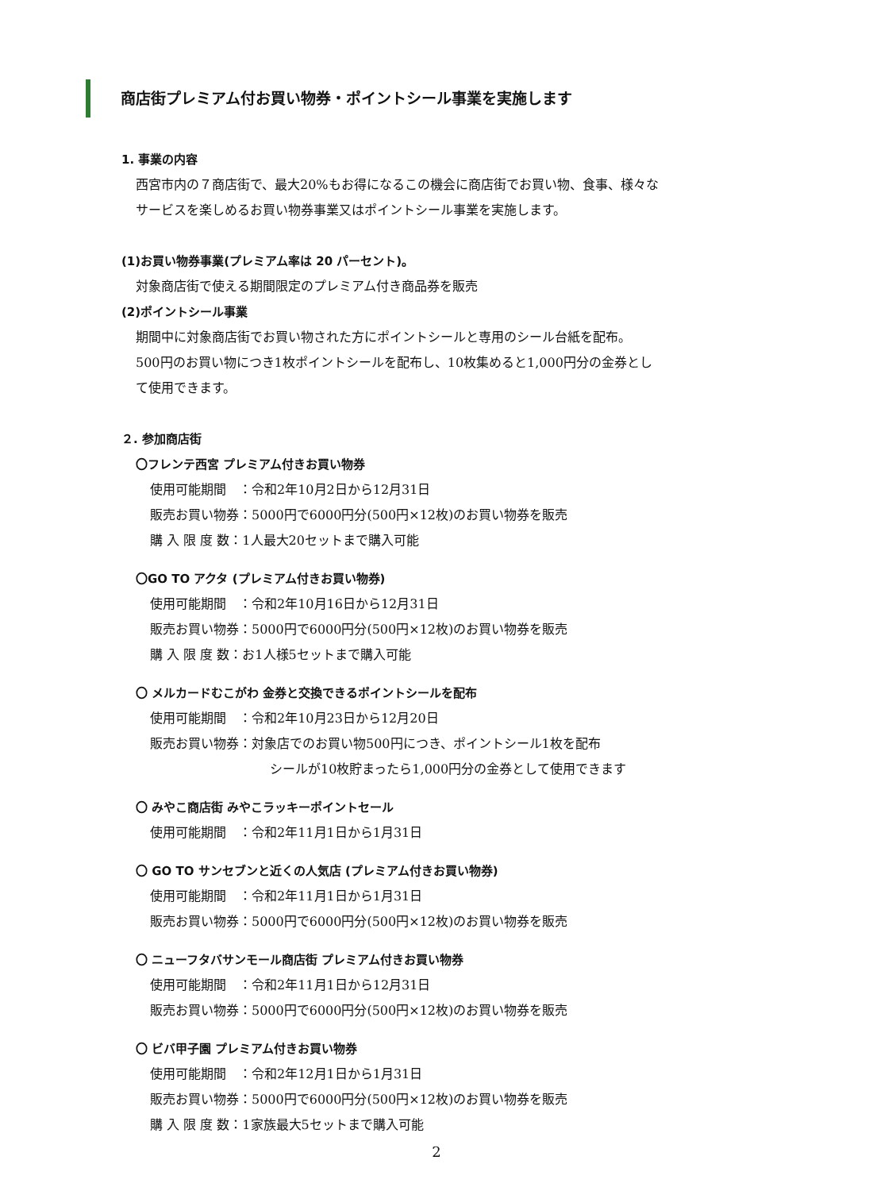商店街プレミアム付お買い物券・ポイントシール事業を実施します
1. 事業の内容
西宮市内の７商店街で、最大20%もお得になるこの機会に商店街でお買い物、食事、様々な
サービスを楽しめるお買い物券事業又はポイントシール事業を実施します。
(1)お買い物券事業(プレミアム率は 20 パーセント)。
対象商店街で使える期間限定のプレミアム付き商品券を販売
(2)ポイントシール事業
期間中に対象商店街でお買い物された方にポイントシールと専用のシール台紙を配布。
500円のお買い物につき1枚ポイントシールを配布し、10枚集めると1,000円分の金券とし
て使用できます。
２. 参加商店街
〇フレンテ西宮 プレミアム付きお買い物券
使用可能期間　：令和2年10月2日から12月31日
販売お買い物券：5000円で6000円分(500円×12枚)のお買い物券を販売
購 入 限 度 数：1人最大20セットまで購入可能
〇GO TO アクタ (プレミアム付きお買い物券)
使用可能期間　：令和2年10月16日から12月31日
販売お買い物券：5000円で6000円分(500円×12枚)のお買い物券を販売
購 入 限 度 数：お1人様5セットまで購入可能
〇 メルカードむこがわ 金券と交換できるポイントシールを配布
使用可能期間　：令和2年10月23日から12月20日
販売お買い物券：対象店でのお買い物500円につき、ポイントシール1枚を配布
シールが10枚貯まったら1,000円分の金券として使用できます
〇 みやこ商店街 みやこラッキーポイントセール
使用可能期間　：令和2年11月1日から1月31日
〇 GO TO サンセブンと近くの人気店 (プレミアム付きお買い物券)
使用可能期間　：令和2年11月1日から1月31日
販売お買い物券：5000円で6000円分(500円×12枚)のお買い物券を販売
〇 ニューフタバサンモール商店街 プレミアム付きお買い物券
使用可能期間　：令和2年11月1日から12月31日
販売お買い物券：5000円で6000円分(500円×12枚)のお買い物券を販売
〇 ビバ甲子園 プレミアム付きお買い物券
使用可能期間　：令和2年12月1日から1月31日
販売お買い物券：5000円で6000円分(500円×12枚)のお買い物券を販売
購 入 限 度 数：1家族最大5セットまで購入可能
2